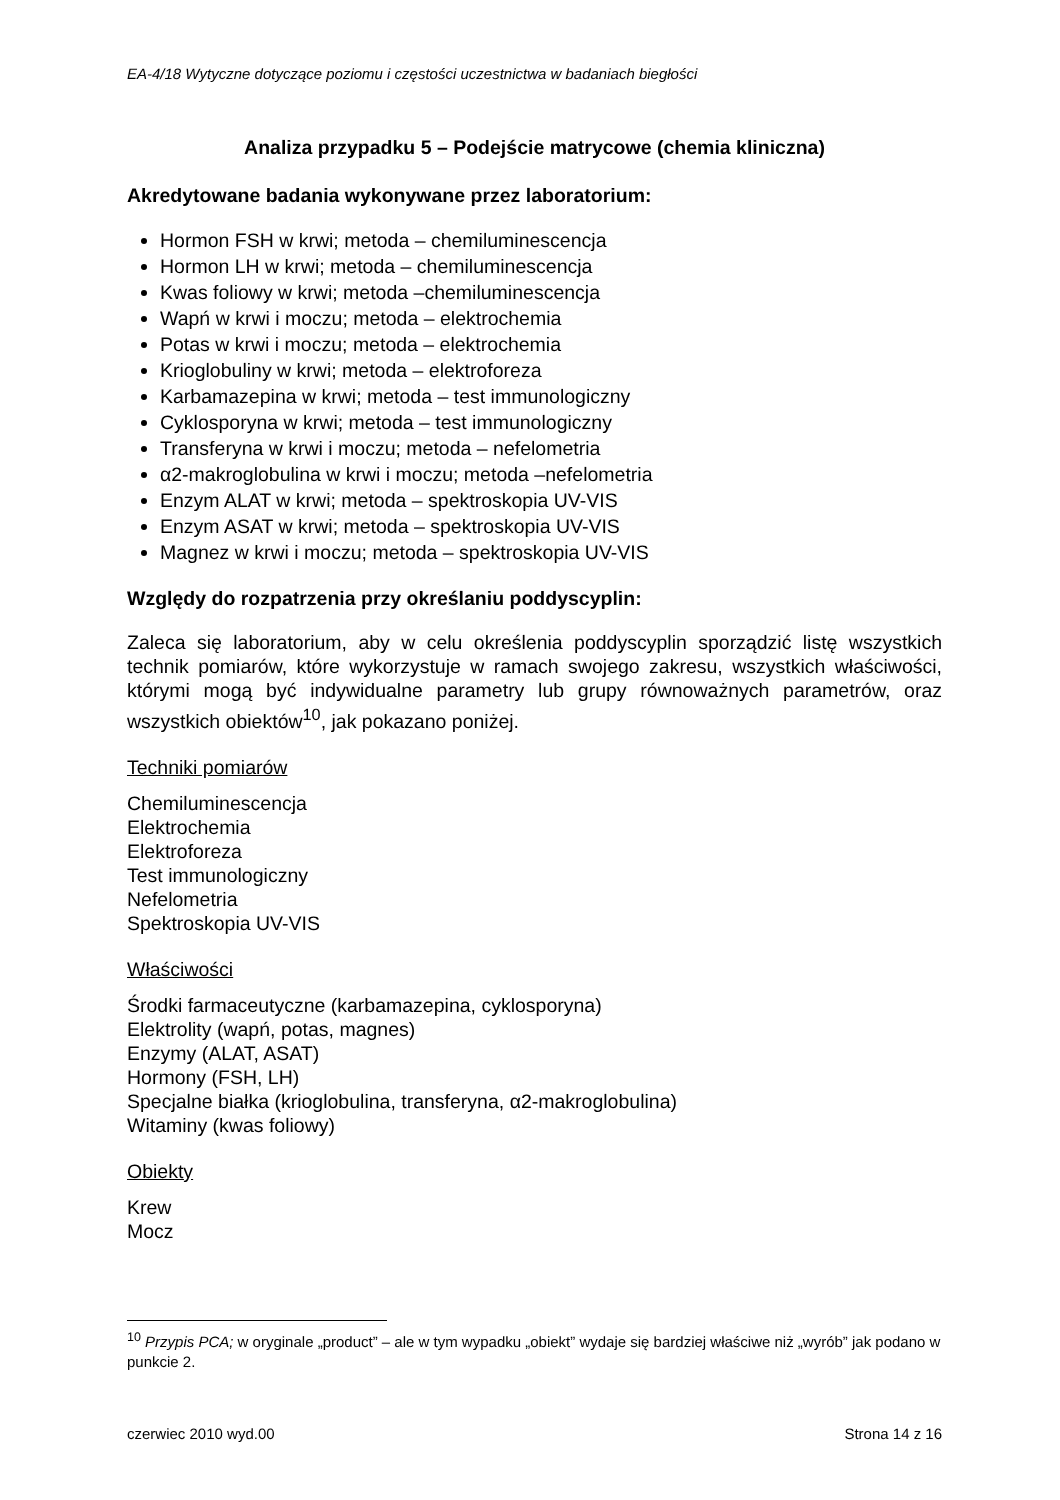EA-4/18 Wytyczne dotyczące poziomu i częstości uczestnictwa w badaniach biegłości
Analiza przypadku 5 – Podejście matrycowe (chemia kliniczna)
Akredytowane badania wykonywane przez laboratorium:
Hormon FSH w krwi; metoda – chemiluminescencja
Hormon LH w krwi; metoda – chemiluminescencja
Kwas foliowy w krwi; metoda –chemiluminescencja
Wapń w krwi i moczu; metoda – elektrochemia
Potas w krwi i moczu; metoda – elektrochemia
Krioglobuliny w krwi; metoda – elektroforeza
Karbamazepina w krwi; metoda – test immunologiczny
Cyklosporyna w krwi; metoda – test immunologiczny
Transferyna w krwi i moczu; metoda – nefelometria
α2-makroglobulina w krwi i moczu; metoda –nefelometria
Enzym ALAT w krwi; metoda – spektroskopia UV-VIS
Enzym ASAT w krwi; metoda – spektroskopia UV-VIS
Magnez w krwi i moczu; metoda – spektroskopia UV-VIS
Względy do rozpatrzenia przy określaniu poddyscyplin:
Zaleca się laboratorium, aby w celu określenia poddyscyplin sporządzić listę wszystkich technik pomiarów, które wykorzystuje w ramach swojego zakresu, wszystkich właściwości, którymi mogą być indywidualne parametry lub grupy równoważnych parametrów, oraz wszystkich obiektów<sup>10</sup>, jak pokazano poniżej.
Techniki pomiarów
Chemiluminescencja
Elektrochemia
Elektroforeza
Test immunologiczny
Nefelometria
Spektroskopia UV-VIS
Właściwości
Środki farmaceutyczne (karbamazepina, cyklosporyna)
Elektrolity (wapń, potas, magnes)
Enzymy (ALAT, ASAT)
Hormony (FSH, LH)
Specjalne białka (krioglobulina, transferyna, α2-makroglobulina)
Witaminy (kwas foliowy)
Obiekty
Krew
Mocz
<sup>10</sup> Przypis PCA; w oryginale „product” – ale w tym wypadku „obiekt” wydaje się bardziej właściwe niż „wyrób” jak podano w punkcie 2.
czerwiec 2010 wyd.00 Strona 14 z 16